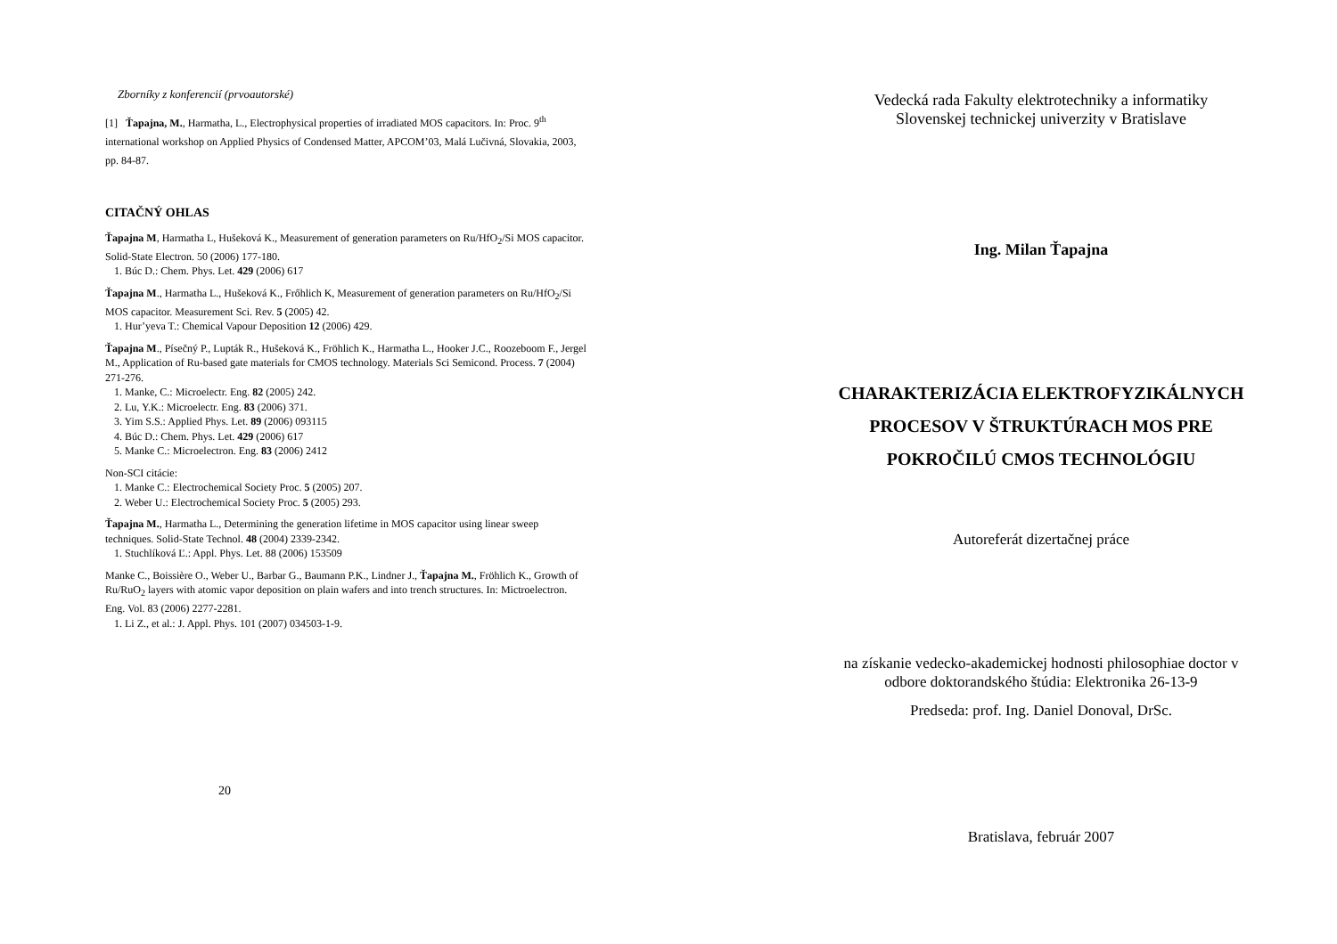Zborníky z konferencií (prvoautorské)
[1] Ťapajna, M., Harmatha, L., Electrophysical properties of irradiated MOS capacitors. In: Proc. 9<sup>th</sup> international workshop on Applied Physics of Condensed Matter, APCOM’03, Malá Lučivná, Slovakia, 2003, pp. 84-87.
CITAČNÝ OHLAS
Ťapajna M, Harmatha L, Hušeková K., Measurement of generation parameters on Ru/HfO<sub>2</sub>/Si MOS capacitor. Solid-State Electron. 50 (2006) 177-180.
1. Búc D.: Chem. Phys. Let. 429 (2006) 617
Ťapajna M., Harmatha L., Hušeková K., Frőhlich K, Measurement of generation parameters on Ru/HfO<sub>2</sub>/Si MOS capacitor. Measurement Sci. Rev. 5 (2005) 42.
1. Hur’yeva T.: Chemical Vapour Deposition 12 (2006) 429.
Ťapajna M., Písečný P., Lupták R., Hušeková K., Fröhlich K., Harmatha L., Hooker J.C., Roozeboom F., Jergel M., Application of Ru-based gate materials for CMOS technology. Materials Sci Semicond. Process. 7 (2004) 271-276.
1. Manke, C.: Microelectr. Eng. 82 (2005) 242.
2. Lu, Y.K.: Microelectr. Eng. 83 (2006) 371.
3. Yim S.S.: Applied Phys. Let. 89 (2006) 093115
4. Búc D.: Chem. Phys. Let. 429 (2006) 617
5. Manke C.: Microelectron. Eng. 83 (2006) 2412
Non-SCI citácie:
1. Manke C.: Electrochemical Society Proc. 5 (2005) 207.
2. Weber U.: Electrochemical Society Proc. 5 (2005) 293.
Ťapajna M., Harmatha L., Determining the generation lifetime in MOS capacitor using linear sweep techniques. Solid-State Technol. 48 (2004) 2339-2342.
1. Stuchlíková Ľ.: Appl. Phys. Let. 88 (2006) 153509
Manke C., Boissière O., Weber U., Barbar G., Baumann P.K., Lindner J., Ťapajna M., Fröhlich K., Growth of Ru/RuO<sub>2</sub> layers with atomic vapor deposition on plain wafers and into trench structures. In: Mictroelectron. Eng. Vol. 83 (2006) 2277-2281.
1. Li Z., et al.: J. Appl. Phys. 101 (2007) 034503-1-9.
20
Vedecká rada Fakulty elektrotechniky a informatiky
Slovenskej technickej univerzity v Bratislave
Ing. Milan Ťapajna
CHARAKTERIZÁCIA ELEKTROFYZIKÁLNYCH
PROCESOV V ŠTRUKTÚRACH MOS PRE
POKROČILÚ CMOS TECHNOLÓGIU
Autoreferát dizertačnej práce
na získanie vedecko-akademickej hodnosti philosophiae doctor v
odbore doktorandského štúdia: Elektronika 26-13-9
Predseda: prof. Ing. Daniel Donoval, DrSc.
Bratislava, február 2007